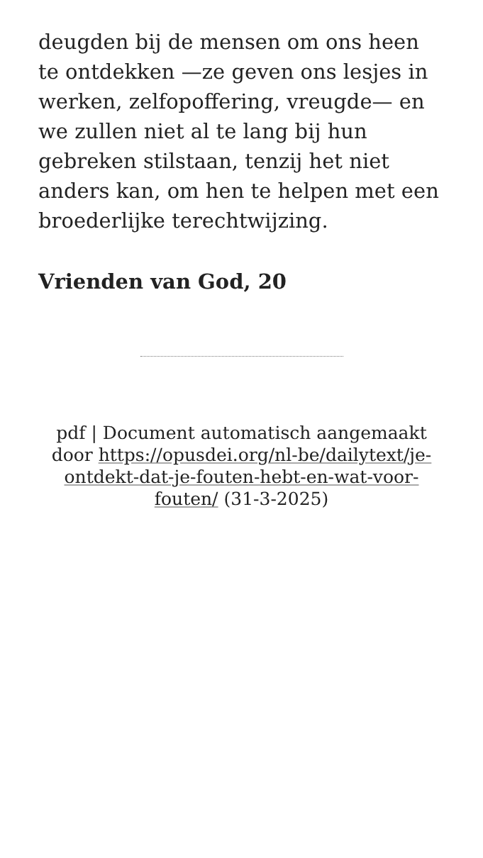deugden bij de mensen om ons heen te ontdekken —ze geven ons lesjes in werken, zelfopoffering, vreugde— en we zullen niet al te lang bij hun gebreken stilstaan, tenzij het niet anders kan, om hen te helpen met een broederlijke terechtwijzing.
Vrienden van God, 20
pdf | Document automatisch aangemaakt door https://opusdei.org/nl-be/dailytext/je-ontdekt-dat-je-fouten-hebt-en-wat-voor-fouten/ (31-3-2025)